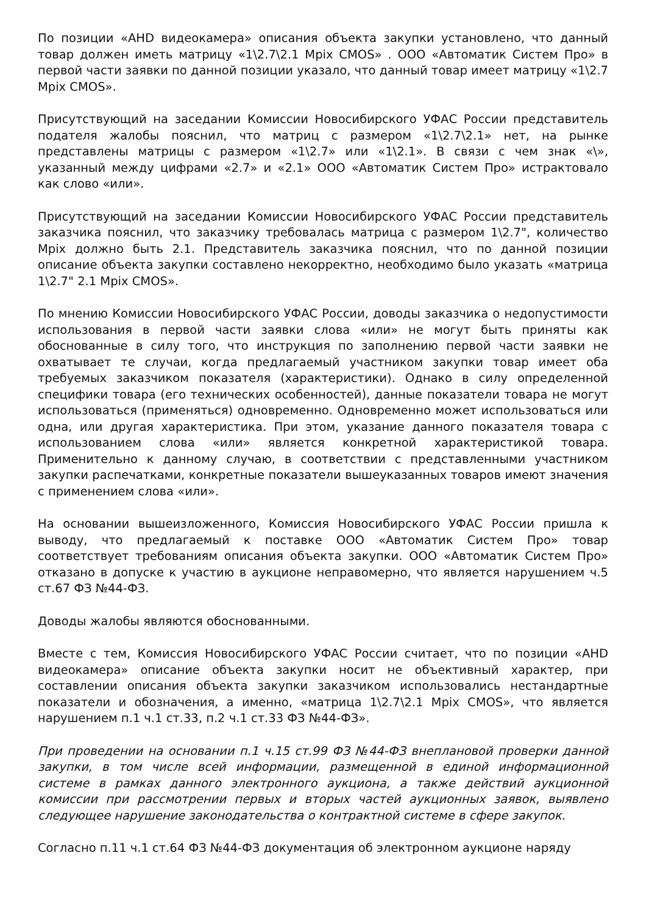По позиции «AHD видеокамера» описания объекта закупки установлено, что данный товар должен иметь матрицу «1\2.7\2.1 Mpix CMOS» . ООО «Автоматик Систем Про» в первой части заявки по данной позиции указало, что данный товар имеет матрицу «1\2.7 Mpix CMOS».
Присутствующий на заседании Комиссии Новосибирского УФАС России представитель подателя жалобы пояснил, что матриц с размером «1\2.7\2.1» нет, на рынке представлены матрицы с размером «1\2.7» или «1\2.1». В связи с чем знак «\», указанный между цифрами «2.7» и «2.1» ООО «Автоматик Систем Про» истрактовало как слово «или».
Присутствующий на заседании Комиссии Новосибирского УФАС России представитель заказчика пояснил, что заказчику требовалась матрица с размером 1\2.7", количество Mpix должно быть 2.1. Представитель заказчика пояснил, что по данной позиции описание объекта закупки составлено некорректно, необходимо было указать «матрица 1\2.7" 2.1 Mpix CMOS».
По мнению Комиссии Новосибирского УФАС России, доводы заказчика о недопустимости использования в первой части заявки слова «или» не могут быть приняты как обоснованные в силу того, что инструкция по заполнению первой части заявки не охватывает те случаи, когда предлагаемый участником закупки товар имеет оба требуемых заказчиком показателя (характеристики). Однако в силу определенной специфики товара (его технических особенностей), данные показатели товара не могут использоваться (применяться) одновременно. Одновременно может использоваться или одна, или другая характеристика. При этом, указание данного показателя товара с использованием слова «или» является конкретной характеристикой товара. Применительно к данному случаю, в соответствии с представленными участником закупки распечатками, конкретные показатели вышеуказанных товаров имеют значения с применением слова «или».
На основании вышеизложенного, Комиссия Новосибирского УФАС России пришла к выводу, что предлагаемый к поставке ООО «Автоматик Систем Про» товар соответствует требованиям описания объекта закупки. ООО «Автоматик Систем Про» отказано в допуске к участию в аукционе неправомерно, что является нарушением ч.5 ст.67 ФЗ №44-ФЗ.
Доводы жалобы являются обоснованными.
Вместе с тем, Комиссия Новосибирского УФАС России считает, что по позиции «AHD видеокамера» описание объекта закупки носит не объективный характер, при составлении описания объекта закупки заказчиком использовались нестандартные показатели и обозначения, а именно, «матрица 1\2.7\2.1 Mpix CMOS», что является нарушением п.1 ч.1 ст.33, п.2 ч.1 ст.33 ФЗ №44-ФЗ».
При проведении на основании п.1 ч.15 ст.99 ФЗ №44-ФЗ внеплановой проверки данной закупки, в том числе всей информации, размещенной в единой информационной системе в рамках данного электронного аукциона, а также действий аукционной комиссии при рассмотрении первых и вторых частей аукционных заявок, выявлено следующее нарушение законодательства о контрактной системе в сфере закупок.
Согласно п.11 ч.1 ст.64 ФЗ №44-ФЗ документация об электронном аукционе наряду